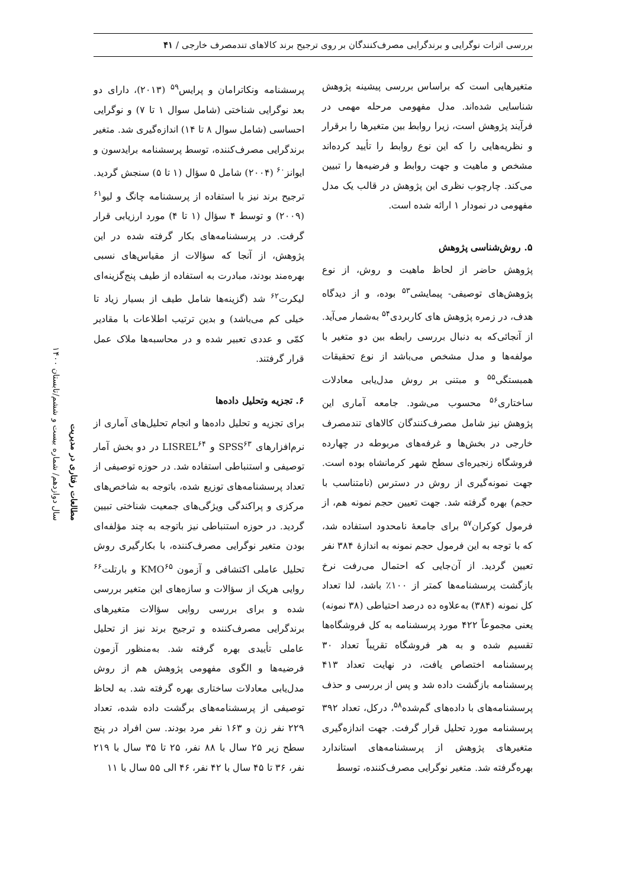بررسی اثرات نوگرایی و برندگرایی مصرف‌کنندگان بر روی ترجیح برند کالاهای تندمصرف خارجی / ۴۱
متغیرهایی است که براساس بررسی پیشینه پژوهش شناسایی شده‌اند. مدل مفهومی مرحله مهمی در فرآیند پژوهش است، زیرا روابط بین متغیرها را برقرار و نظریه‌هایی را که این نوع روابط را تأیید کرده‌اند مشخص و ماهیت و جهت روابط و فرضیه‌ها را تبیین می‌کند. چارچوب نظری این پژوهش در قالب یک مدل مفهومی در نمودار ۱ ارائه شده است.
۵. روش‌شناسی پژوهش
پژوهش حاضر از لحاظ ماهیت و روش، از نوع پژوهش‌های توصیفی- پیمایشی<sup>۵۳</sup> بوده، و از دیدگاه هدف، در زمره پژوهش های کاربردی<sup>۵۴</sup> به‌شمار می‌آید. از آنجائی‌که به دنبال بررسی رابطه بین دو متغیر با مولفه‌ها و مدل مشخص می‌باشد از نوع تحقیقات همبستگی<sup>۵۵</sup> و مبتنی بر روش مدل‌یابی معادلات ساختاری<sup>۵۶</sup> محسوب می‌شود. جامعه آماری این پژوهش نیز شامل مصرف‌کنندگان کالاهای تندمصرف خارجی در بخش‌ها و غرفه‌های مربوطه در چهارده فروشگاه زنجیره‌ای سطح شهر کرمانشاه بوده است. جهت نمونه‌گیری از روش در دسترس (نامتناسب با حجم) بهره گرفته شد. جهت تعیین حجم نمونه هم، از فرمول کوکران<sup>۵۷</sup> برای جامعهٔ نامحدود استفاده شد، که با توجه به این فرمول حجم نمونه به اندازهٔ ۳۸۴ نفر تعیین گردید. از آن‌جایی که احتمال می‌رفت نرخ بازگشت پرسشنامه‌ها کمتر از ۱۰۰٪ باشد، لذا تعداد کل نمونه (۳۸۴) به‌علاوه ده درصد احتیاطی (۳۸ نمونه) یعنی مجموعاً ۴۲۲ مورد پرسشنامه به کل فروشگاه‌ها تقسیم شده و به هر فروشگاه تقریباً تعداد ۳۰ پرسشنامه اختصاص یافت، در نهایت تعداد ۴۱۳ پرسشنامه بازگشت داده شد و پس از بررسی و حذف پرسشنامه‌های با داده‌های گم‌شده<sup>۵۸</sup>، درکل، تعداد ۳۹۲ پرسشنامه مورد تحلیل قرار گرفت. جهت اندازه‌گیری متغیرهای پژوهش از پرسشنامه‌های استاندارد بهره‌گرفته شد. متغیر نوگرایی مصرف‌کننده، توسط
پرسشنامه ونکاترامان و پرایس<sup>۵۹</sup> (۲۰۱۳)، دارای دو بعد نوگرایی شناختی (شامل سوال ۱ تا ۷) و نوگرایی احساسی (شامل سوال ۸ تا ۱۴) اندازه‌گیری شد. متغیر برندگرایی مصرف‌کننده، توسط پرسشنامه برایدسون و ایوانز<sup>۶۰</sup> (۲۰۰۴) شامل ۵ سؤال (۱ تا ۵) سنجش گردید. ترجیح برند نیز با استفاده از پرسشنامه چانگ و لیو<sup>۶۱</sup> (۲۰۰۹) و توسط ۴ سؤال (۱ تا ۴) مورد ارزیابی قرار گرفت. در پرسشنامه‌های بکار گرفته شده در این پژوهش، از آنجا که سؤالات از مقیاس‌های نسبی بهره‌مند بودند، مبادرت به استفاده از طیف پنج‌گزینه‌ای لیکرت<sup>۶۲</sup> شد (گزینه‌ها شامل طیف از بسیار زیاد تا خیلی کم می‌باشد) و بدین ترتیب اطلاعات با مقادیر کمّی و عددی تعبیر شده و در محاسبه‌ها ملاک عمل قرار گرفتند.
۶. تجزیه وتحلیل داده‌ها
برای تجزیه و تحلیل داده‌ها و انجام تحلیل‌های آماری از نرم‌افزارهای SPSS<sup>۶۳</sup> و LISREL<sup>۶۴</sup> در دو بخش آمار توصیفی و استنباطی استفاده شد. در حوزه توصیفی از تعداد پرسشنامه‌های توزیع شده، باتوجه به شاخص‌های مرکزی و پراکندگی ویژگی‌های جمعیت شناختی تبیین گردید. در حوزه استنباطی نیز باتوجه به چند مؤلفه‌ای بودن متغیر نوگرایی مصرف‌کننده، با بکارگیری روش تحلیل عاملی اکتشافی و آزمون KMO<sup>۶۵</sup> و بارتلت<sup>۶۶</sup> روایی هریک از سؤالات و سازه‌های این متغیر بررسی شده و برای بررسی روایی سؤالات متغیرهای برندگرایی مصرف‌کننده و ترجیح برند نیز از تحلیل عاملی تأییدی بهره گرفته شد. به‌منظور آزمون فرضیه‌ها و الگوی مفهومی پژوهش هم از روش مدل‌یابی معادلات ساختاری بهره گرفته شد. به لحاظ توصیفی از پرسشنامه‌های برگشت داده شده، تعداد ۲۲۹ نفر زن و ۱۶۳ نفر مرد بودند. سن افراد در پنج سطح زیر ۲۵ سال با ۸۸ نفر، ۲۵ تا ۳۵ سال با ۲۱۹ نفر، ۳۶ تا ۴۵ سال با ۴۲ نفر، ۴۶ الی ۵۵ سال با ۱۱
مطالعات رفتاری در مدیریت
سال دوازدهم/ شماره بیست و ششم/تابستان ۱۴۰۰